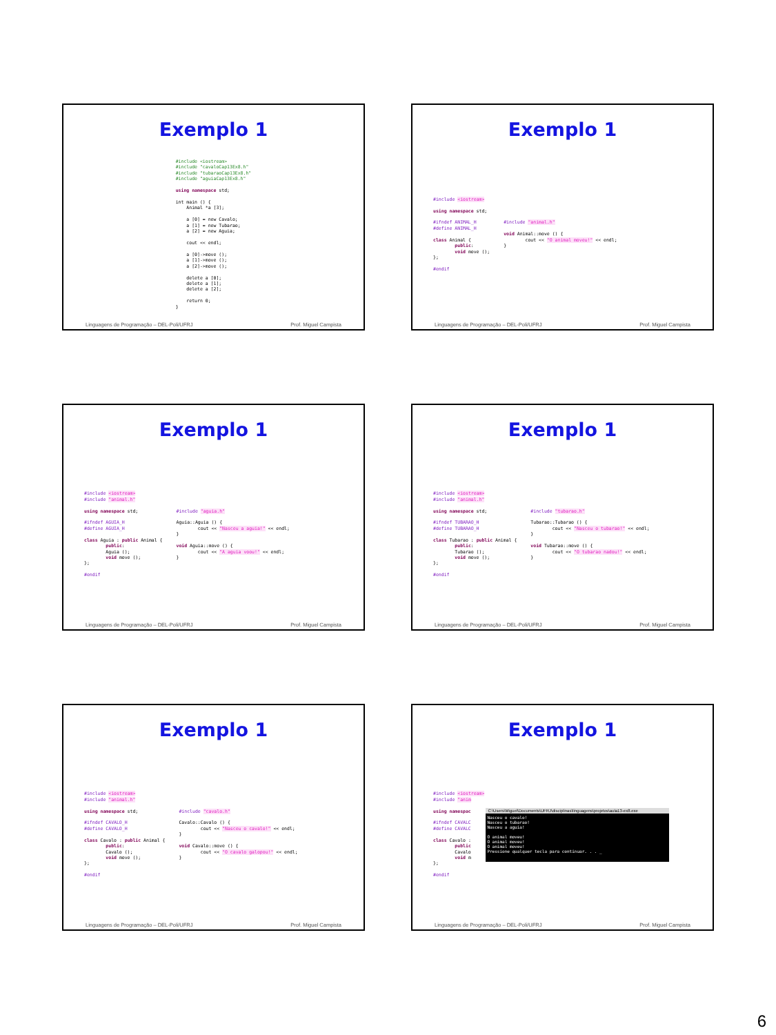Exemplo 1
#include <iostream>
#include "cavaloCap13Ex8.h"
#include "tubaraoCap13Ex8.h"
#include "aguiaCap13Ex8.h"

using namespace std;

int main () {
    Animal *a [3];

    a [0] = new Cavalo;
    a [1] = new Tubarao;
    a [2] = new Aguia;

    cout << endl;

    a [0]->move ();
    a [1]->move ();
    a [2]->move ();

    delete a [0];
    delete a [1];
    delete a [2];

    return 0;
}
Linguagens de Programação – DEL-Poli/UFRJ Prof. Miguel Campista
Exemplo 1
#include <iostream>

using namespace std;

#ifndef ANIMAL_H
#define ANIMAL_H

class Animal {
        public:
        void move ();
};

#endif
#include "animal.h"

void Animal::move () {
        cout << "O animal moveu!" << endl;
}
Linguagens de Programação – DEL-Poli/UFRJ Prof. Miguel Campista
Exemplo 1
#include <iostream>
#include "animal.h"

using namespace std;

#ifndef AGUIA_H
#define AGUIA_H

class Aguia : public Animal {
        public:
        Aguia ();
        void move ();
};

#endif
#include "aguia.h"

Aguia::Aguia () {
        cout << "Nasceu a aguia!" << endl;
}

void Aguia::move () {
        cout << "A aguia voou!" << endl;
}
Linguagens de Programação – DEL-Poli/UFRJ Prof. Miguel Campista
Exemplo 1
#include <iostream>
#include "animal.h"

using namespace std;

#ifndef TUBARAO_H
#define TUBARAO_H

class Tubarao : public Animal {
        public:
        Tubarao ();
        void move ();
};

#endif
#include "tubarao.h"

Tubarao::Tubarao () {
        cout << "Nasceu o tubarao!" << endl;
}

void Tubarao::move () {
        cout << "O tubarao nadou!" << endl;
}
Linguagens de Programação – DEL-Poli/UFRJ Prof. Miguel Campista
Exemplo 1
#include <iostream>
#include "animal.h"

using namespace std;

#ifndef CAVALO_H
#define CAVALO_H

class Cavalo : public Animal {
        public:
        Cavalo ();
        void move ();
};

#endif
#include "cavalo.h"

Cavalo::Cavalo () {
        cout << "Nasceu o cavalo!" << endl;
}

void Cavalo::move () {
        cout << "O cavalo galopou!" << endl;
}
Linguagens de Programação – DEL-Poli/UFRJ Prof. Miguel Campista
Exemplo 1
#include <iostream>
#include "anim

using namespac

#ifndef CAVALC
#define CAVALC

class Cavalo :
        public
        Cavalo
        void m
};

#endif
C:\Users\Miguel\Documents\UFRJ\disciplinas\linguagens\projetos\aula13-ex8.exe
Nasceu o cavalo!
Nasceu o tubarao!
Nasceu a aguia!
O animal moveu!
O animal moveu!
O animal moveu!
Pressione qualquer tecla para continuar. . . _
Linguagens de Programação – DEL-Poli/UFRJ Prof. Miguel Campista
6